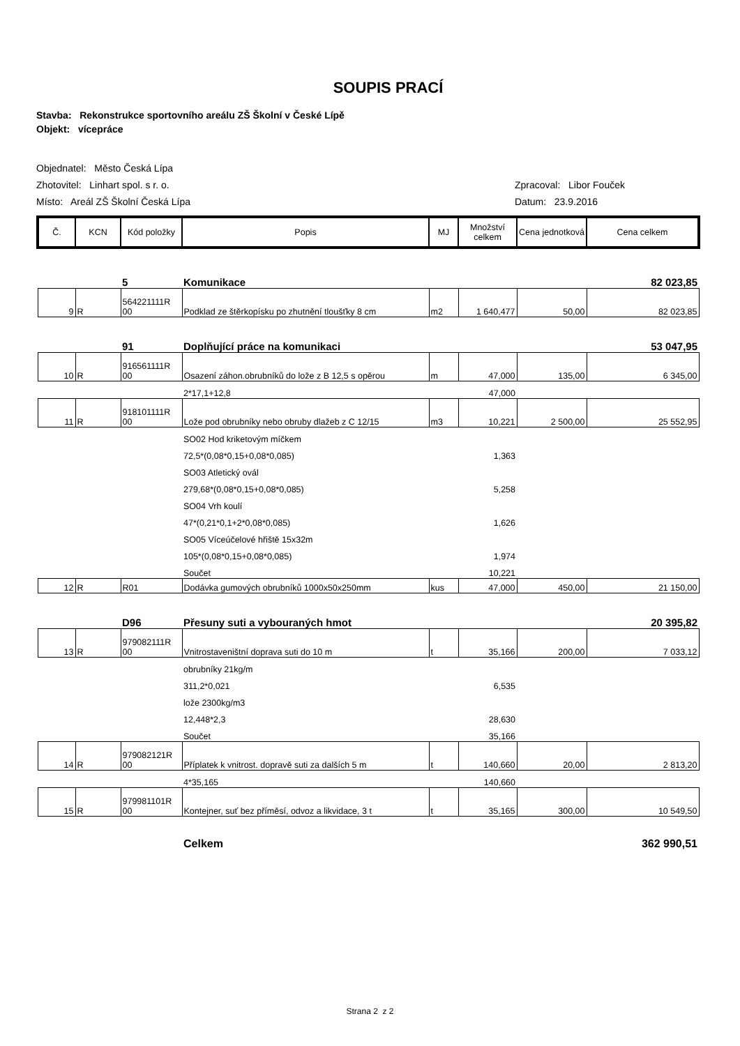SOUPIS PRACÍ
Stavba: Rekonstrukce sportovního areálu ZŠ Školní v České Lípě
Objekt: vícepráce
Objednatel: Město Česká Lípa
Zhotovitel: Linhart spol. s r. o. Zpracoval: Libor Fouček
Místo: Areál ZŠ Školní Česká Lípa Datum: 23.9.2016
| Č. | KCN | Kód položky | Popis | MJ | Množství celkem | Cena jednotková | Cena celkem |
| --- | --- | --- | --- | --- | --- | --- | --- |
| | | 5 | Komunikace | | | | 82 023,85 |
| 9 | R | 564221111R 00 | Podklad ze štěrkopísku po zhutnění tloušťky 8 cm | m2 | 1 640,477 | 50,00 | 82 023,85 |
| | | 91 | Doplňující práce na komunikaci | | | | 53 047,95 |
| 10 | R | 916561111R 00 | Osazení záhon.obrubníků do lože z B 12,5 s opěrou | m | 47,000 | 135,00 | 6 345,00 |
| | | | 2*17,1+12,8 | | 47,000 | | |
| 11 | R | 918101111R 00 | Lože pod obrubníky nebo obruby dlažeb z C 12/15 | m3 | 10,221 | 2 500,00 | 25 552,95 |
| | | | SO02 Hod kriketovým míčkem | | | | |
| | | | 72,5*(0,08*0,15+0,08*0,085) | | 1,363 | | |
| | | | SO03 Atletický ovál | | | | |
| | | | 279,68*(0,08*0,15+0,08*0,085) | | 5,258 | | |
| | | | SO04 Vrh koulí | | | | |
| | | | 47*(0,21*0,1+2*0,08*0,085) | | 1,626 | | |
| | | | SO05 Víceúčelové hřiště 15x32m | | | | |
| | | | 105*(0,08*0,15+0,08*0,085) | | 1,974 | | |
| | | | Součet | | 10,221 | | |
| 12 | R | R01 | Dodávka gumových obrubníků 1000x50x250mm | kus | 47,000 | 450,00 | 21 150,00 |
| | | D96 | Přesuny suti a vybouraných hmot | | | | 20 395,82 |
| 13 | R | 979082111R 00 | Vnitrostaveništní doprava suti do 10 m | t | 35,166 | 200,00 | 7 033,12 |
| | | | obrubníky 21kg/m | | | | |
| | | | 311,2*0,021 | | 6,535 | | |
| | | | lože 2300kg/m3 | | | | |
| | | | 12,448*2,3 | | 28,630 | | |
| | | | Součet | | 35,166 | | |
| 14 | R | 979082121R 00 | Příplatek k vnitrost. dopravě suti za dalších 5 m | t | 140,660 | 20,00 | 2 813,20 |
| | | | 4*35,165 | | 140,660 | | |
| 15 | R | 979981101R 00 | Kontejner, suť bez příměsí, odvoz a likvidace, 3 t | t | 35,165 | 300,00 | 10 549,50 |
| | | | Celkem | | | | 362 990,51 |
Strana 2 z 2